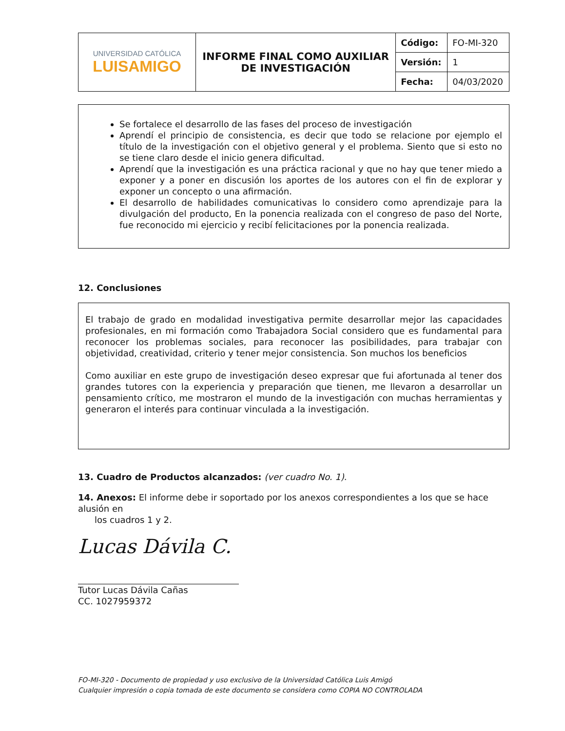| UNIVERSIDAD CATÓLICA LUISAMIGO | INFORME FINAL COMO AUXILIAR DE INVESTIGACIÓN | Código: | FO-MI-320 |
| | | Versión: | 1 |
| | | Fecha: | 04/03/2020 |
Se fortalece el desarrollo de las fases del proceso de investigación
Aprendí el principio de consistencia, es decir que todo se relacione por ejemplo el título de la investigación con el objetivo general y el problema. Siento que si esto no se tiene claro desde el inicio genera dificultad.
Aprendí que la investigación es una práctica racional y que no hay que tener miedo a exponer y a poner en discusión los aportes de los autores con el fin de explorar y exponer un concepto o una afirmación.
El desarrollo de habilidades comunicativas lo considero como aprendizaje para la divulgación del producto, En la ponencia realizada con el congreso de paso del Norte, fue reconocido mi ejercicio y recibí felicitaciones por la ponencia realizada.
12. Conclusiones
El trabajo de grado en modalidad investigativa permite desarrollar mejor las capacidades profesionales, en mi formación como Trabajadora Social considero que es fundamental para reconocer los problemas sociales, para reconocer las posibilidades, para trabajar con objetividad, creatividad, criterio y tener mejor consistencia. Son muchos los beneficios
Como auxiliar en este grupo de investigación deseo expresar que fui afortunada al tener dos grandes tutores con la experiencia y preparación que tienen, me llevaron a desarrollar un pensamiento crítico, me mostraron el mundo de la investigación con muchas herramientas y generaron el interés para continuar vinculada a la investigación.
13. Cuadro de Productos alcanzados: (ver cuadro No. 1).
14. Anexos: El informe debe ir soportado por los anexos correspondientes a los que se hace alusión en
los cuadros 1 y 2.
Lucas Dávila C.
Tutor Lucas Dávila Cañas
CC. 1027959372
FO-MI-320 - Documento de propiedad y uso exclusivo de la Universidad Católica Luis Amigó
Cualquier impresión o copia tomada de este documento se considera como COPIA NO CONTROLADA